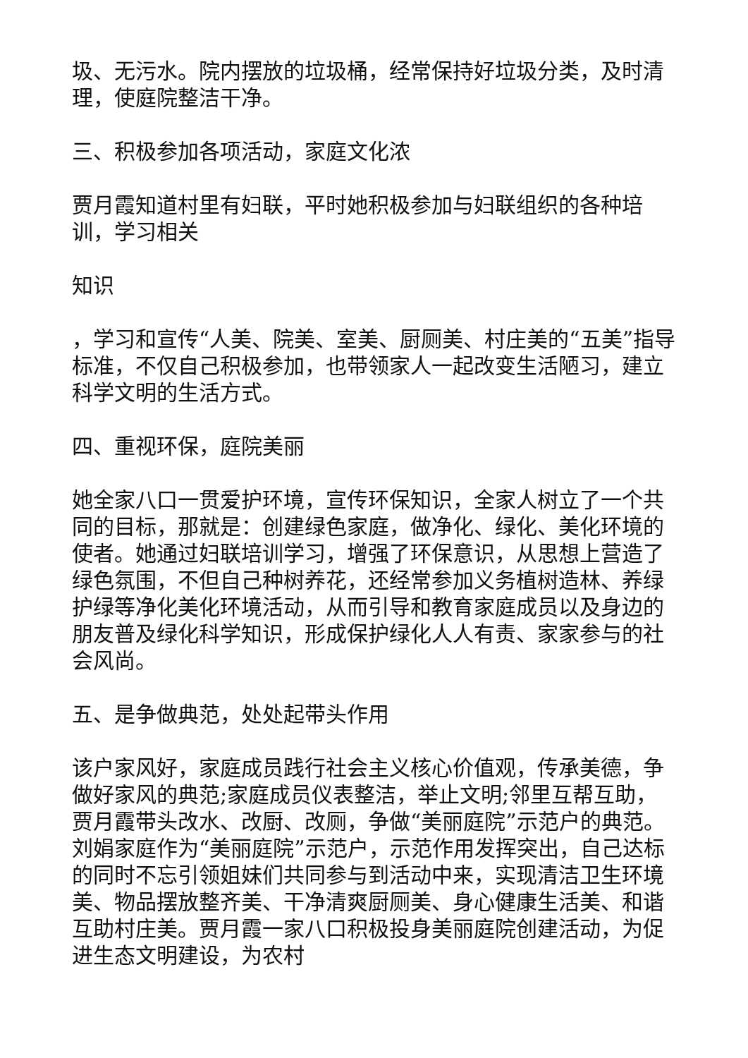圾、无污水。院内摆放的垃圾桶，经常保持好垃圾分类，及时清理，使庭院整洁干净。
三、积极参加各项活动，家庭文化浓
贾月霞知道村里有妇联，平时她积极参加与妇联组织的各种培训，学习相关
知识
，学习和宣传“人美、院美、室美、厨厕美、村庄美的“五美”指导标准，不仅自己积极参加，也带领家人一起改变生活陋习，建立科学文明的生活方式。
四、重视环保，庭院美丽
她全家八口一贯爱护环境，宣传环保知识，全家人树立了一个共同的目标，那就是：创建绿色家庭，做净化、绿化、美化环境的使者。她通过妇联培训学习，增强了环保意识，从思想上营造了绿色氛围，不但自己种树养花，还经常参加义务植树造林、养绿护绿等净化美化环境活动，从而引导和教育家庭成员以及身边的朋友普及绿化科学知识，形成保护绿化人人有责、家家参与的社会风尚。
五、是争做典范，处处起带头作用
该户家风好，家庭成员践行社会主义核心价值观，传承美德，争做好家风的典范;家庭成员仪表整洁，举止文明;邻里互帮互助，贾月霞带头改水、改厨、改厕，争做“美丽庭院”示范户的典范。刘娟家庭作为“美丽庭院”示范户，示范作用发挥突出，自己达标的同时不忘引领姐妹们共同参与到活动中来，实现清洁卫生环境美、物品摆放整齐美、干净清爽厨厕美、身心健康生活美、和谐互助村庄美。贾月霞一家八口积极投身美丽庭院创建活动，为促进生态文明建设，为农村